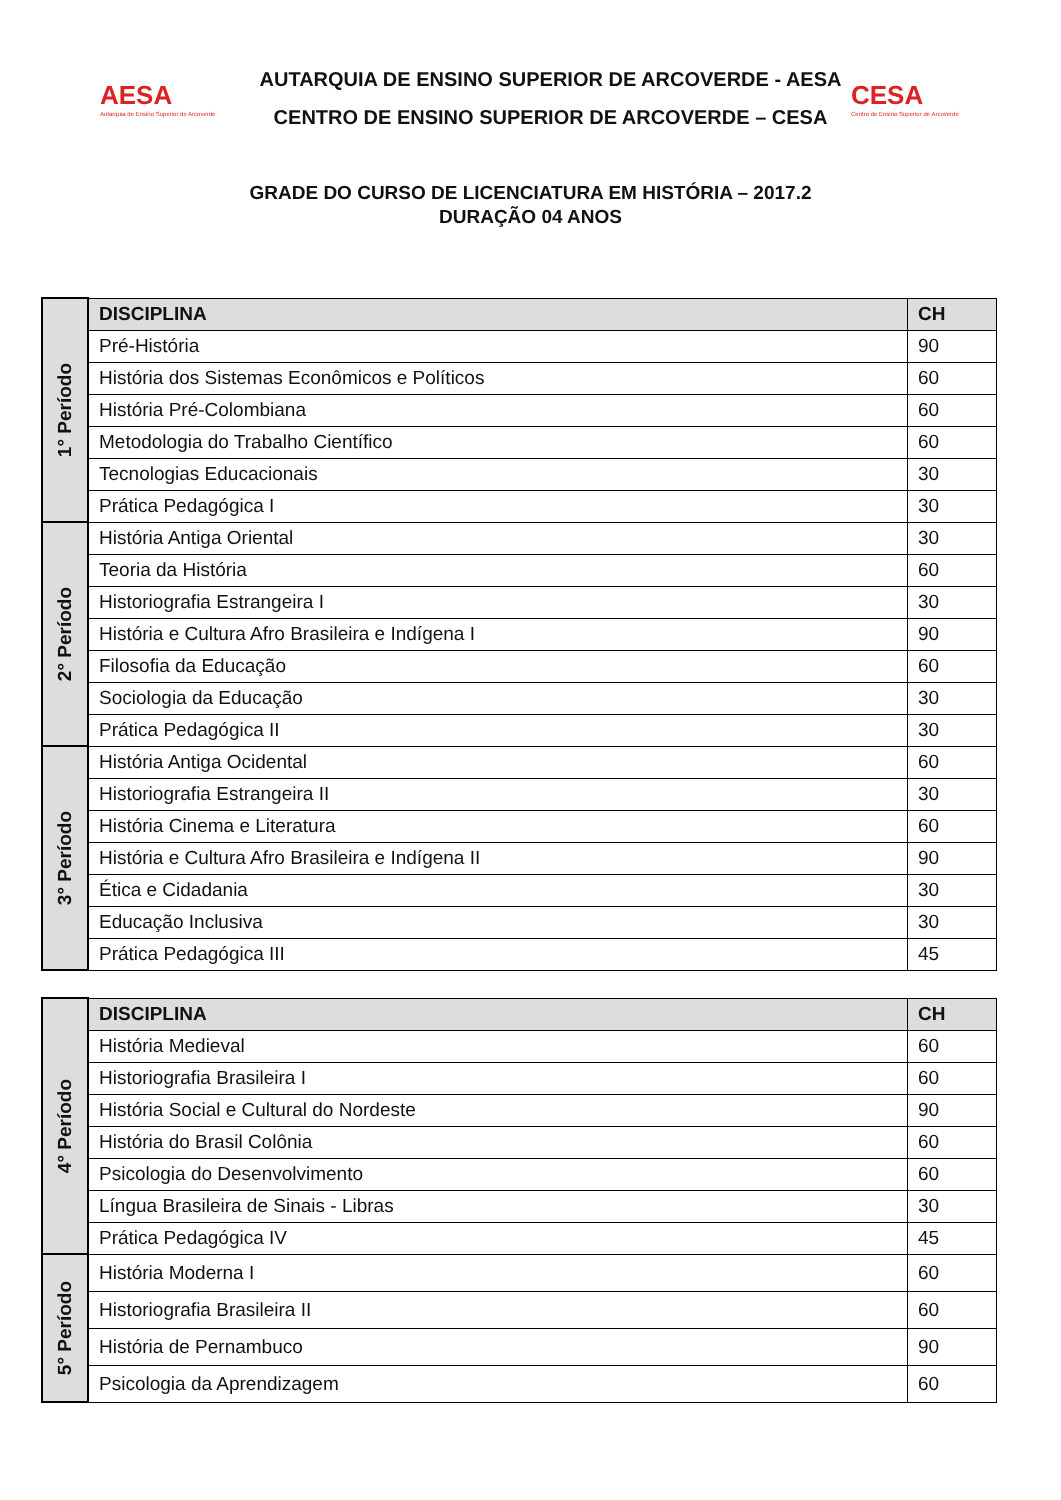AESA
Autarquia de Ensino Superior de Arcoverde
AUTARQUIA DE ENSINO SUPERIOR DE ARCOVERDE - AESA
CENTRO DE ENSINO SUPERIOR DE ARCOVERDE – CESA
CESA
Centro de Ensino Superior de Arcoverde
GRADE DO CURSO DE LICENCIATURA EM HISTÓRIA – 2017.2
DURAÇÃO 04 ANOS
| 1° Período | DISCIPLINA | CH |
| | Pré-História | 90 |
| | História dos Sistemas Econômicos e Políticos | 60 |
| | História Pré-Colombiana | 60 |
| | Metodologia do Trabalho Científico | 60 |
| | Tecnologias Educacionais | 30 |
| | Prática Pedagógica I | 30 |
| 2° Período | História Antiga Oriental | 30 |
| | Teoria da História | 60 |
| | Historiografia Estrangeira I | 30 |
| | História e Cultura Afro Brasileira e Indígena I | 90 |
| | Filosofia da Educação | 60 |
| | Sociologia da Educação | 30 |
| | Prática Pedagógica II | 30 |
| 3° Período | História Antiga Ocidental | 60 |
| | Historiografia Estrangeira II | 30 |
| | História Cinema e Literatura | 60 |
| | História e Cultura Afro Brasileira e Indígena II | 90 |
| | Ética e Cidadania | 30 |
| | Educação Inclusiva | 30 |
| | Prática Pedagógica III | 45 |
| 4° Período | DISCIPLINA | CH |
| | História Medieval | 60 |
| | Historiografia Brasileira I | 60 |
| | História Social e Cultural do Nordeste | 90 |
| | História do Brasil Colônia | 60 |
| | Psicologia do Desenvolvimento | 60 |
| | Língua Brasileira de Sinais - Libras | 30 |
| | Prática Pedagógica IV | 45 |
| 5° Período | História Moderna I | 60 |
| | Historiografia Brasileira II | 60 |
| | História de Pernambuco | 90 |
| | Psicologia da Aprendizagem | 60 |